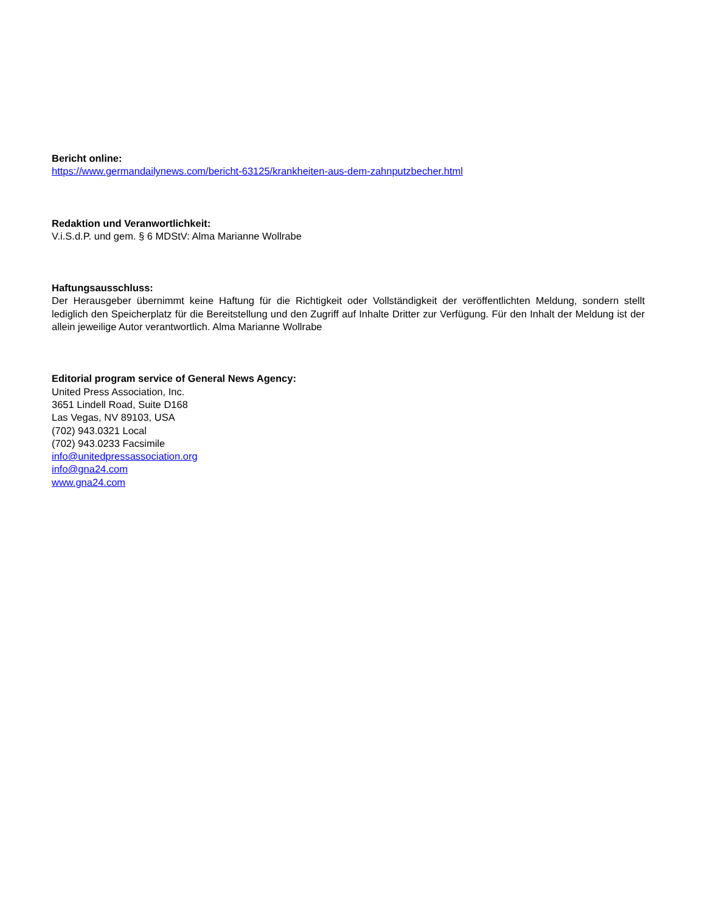Bericht online:
https://www.germandailynews.com/bericht-63125/krankheiten-aus-dem-zahnputzbecher.html
Redaktion und Veranwortlichkeit:
V.i.S.d.P. und gem. § 6 MDStV: Alma Marianne Wollrabe
Haftungsausschluss:
Der Herausgeber übernimmt keine Haftung für die Richtigkeit oder Vollständigkeit der veröffentlichten Meldung, sondern stellt lediglich den Speicherplatz für die Bereitstellung und den Zugriff auf Inhalte Dritter zur Verfügung. Für den Inhalt der Meldung ist der allein jeweilige Autor verantwortlich. Alma Marianne Wollrabe
Editorial program service of General News Agency:
United Press Association, Inc.
3651 Lindell Road, Suite D168
Las Vegas, NV 89103, USA
(702) 943.0321 Local
(702) 943.0233 Facsimile
info@unitedpressassociation.org
info@gna24.com
www.gna24.com